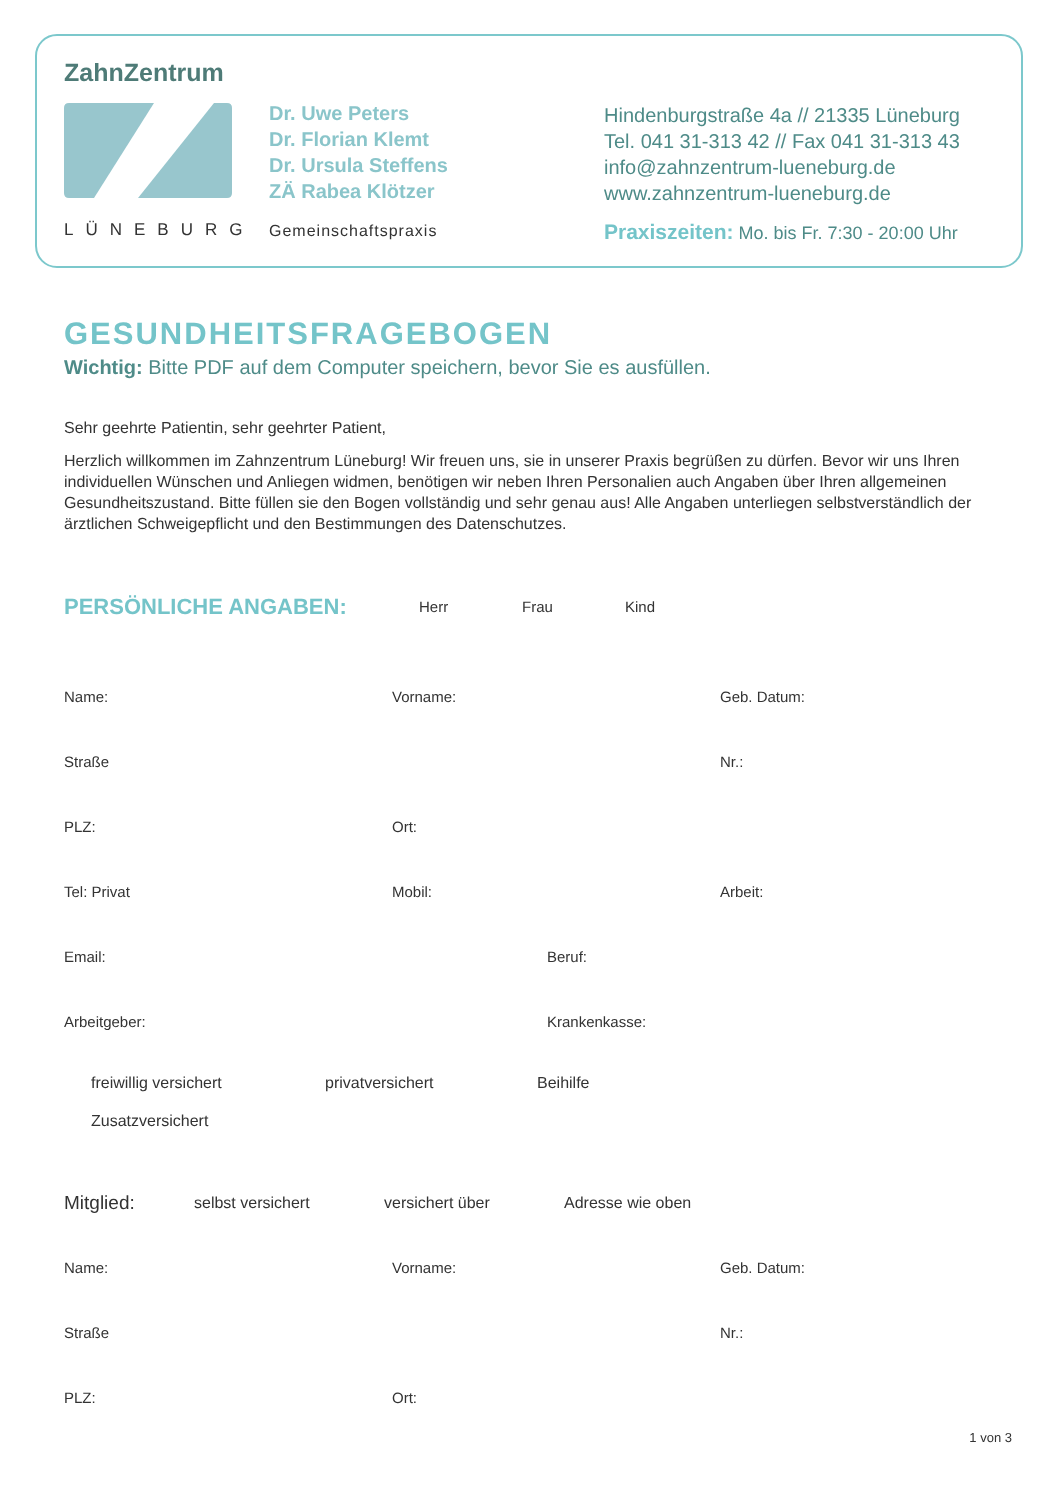ZahnZentrum
LÜNEBURG
Dr. Uwe Peters
Dr. Florian Klemt
Dr. Ursula Steffens
ZÄ Rabea Klötzer
Gemeinschaftspraxis
Hindenburgstraße 4a // 21335 Lüneburg
Tel. 041 31-313 42 // Fax 041 31-313 43
info@zahnzentrum-lueneburg.de
www.zahnzentrum-lueneburg.de
Praxiszeiten: Mo. bis Fr. 7:30 - 20:00 Uhr
GESUNDHEITSFRAGEBOGEN
Wichtig: Bitte PDF auf dem Computer speichern, bevor Sie es ausfüllen.
Sehr geehrte Patientin, sehr geehrter Patient,
Herzlich willkommen im Zahnzentrum Lüneburg! Wir freuen uns, sie in unserer Praxis begrüßen zu dürfen. Bevor wir uns Ihren individuellen Wünschen und Anliegen widmen, benötigen wir neben Ihren Personalien auch Angaben über Ihren allgemeinen Gesundheitszustand. Bitte füllen sie den Bogen vollständig und sehr genau aus! Alle Angaben unterliegen selbstverständlich der ärztlichen Schweigepflicht und den Bestimmungen des Datenschutzes.
PERSÖNLICHE ANGABEN:
Herr Frau Kind
Name: Vorname: Geb. Datum:
Straße Nr.:
PLZ: Ort:
Tel: Privat Mobil: Arbeit:
Email: Beruf:
Arbeitgeber: Krankenkasse:
freiwillig versichert privatversichert Beihilfe
Zusatzversichert
Mitglied: selbst versichert versichert über Adresse wie oben
Name: Vorname: Geb. Datum:
Straße Nr.:
PLZ: Ort:
1 von 3